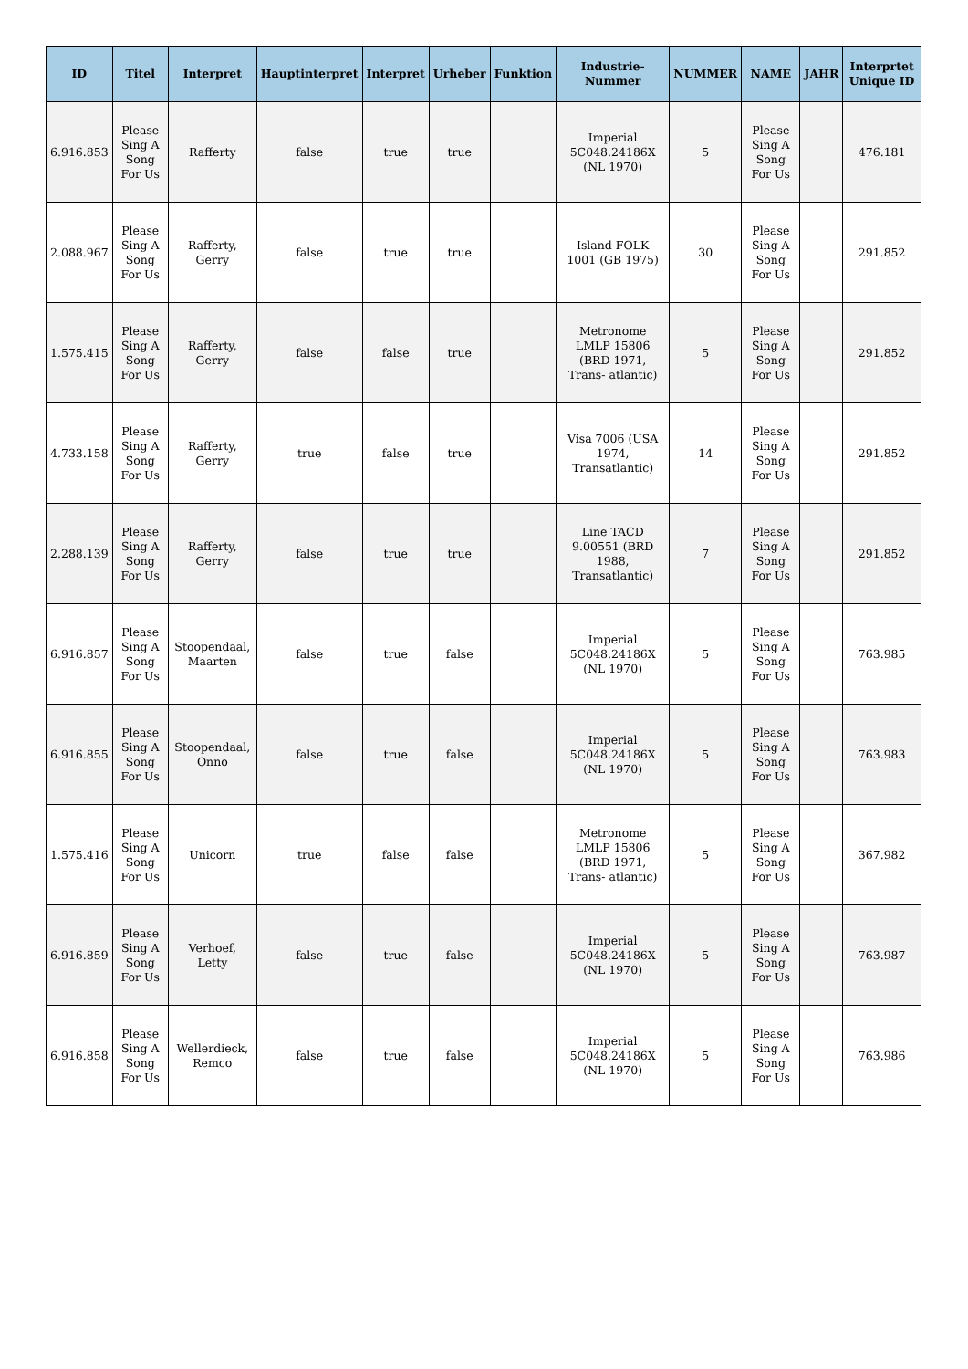| ID | Titel | Interpret | Hauptinterpret | Interpret | Urheber | Funktion | Industrie-Nummer | NUMMER | NAME | JAHR | Interprtet Unique ID |
| --- | --- | --- | --- | --- | --- | --- | --- | --- | --- | --- | --- |
| 6.916.853 | Please Sing A Song For Us | Rafferty | false | true | true | | Imperial 5C048.24186X (NL 1970) | 5 | Please Sing A Song For Us | | 476.181 |
| 2.088.967 | Please Sing A Song For Us | Rafferty, Gerry | false | true | true | | Island FOLK 1001 (GB 1975) | 30 | Please Sing A Song For Us | | 291.852 |
| 1.575.415 | Please Sing A Song For Us | Rafferty, Gerry | false | false | true | | Metronome LMLP 15806 (BRD 1971, Trans- atlantic) | 5 | Please Sing A Song For Us | | 291.852 |
| 4.733.158 | Please Sing A Song For Us | Rafferty, Gerry | true | false | true | | Visa 7006 (USA 1974, Transatlantic) | 14 | Please Sing A Song For Us | | 291.852 |
| 2.288.139 | Please Sing A Song For Us | Rafferty, Gerry | false | true | true | | Line TACD 9.00551 (BRD 1988, Transatlantic) | 7 | Please Sing A Song For Us | | 291.852 |
| 6.916.857 | Please Sing A Song For Us | Stoopendaal, Maarten | false | true | false | | Imperial 5C048.24186X (NL 1970) | 5 | Please Sing A Song For Us | | 763.985 |
| 6.916.855 | Please Sing A Song For Us | Stoopendaal, Onno | false | true | false | | Imperial 5C048.24186X (NL 1970) | 5 | Please Sing A Song For Us | | 763.983 |
| 1.575.416 | Please Sing A Song For Us | Unicorn | true | false | false | | Metronome LMLP 15806 (BRD 1971, Trans- atlantic) | 5 | Please Sing A Song For Us | | 367.982 |
| 6.916.859 | Please Sing A Song For Us | Verhoef, Letty | false | true | false | | Imperial 5C048.24186X (NL 1970) | 5 | Please Sing A Song For Us | | 763.987 |
| 6.916.858 | Please Sing A Song For Us | Wellerdieck, Remco | false | true | false | | Imperial 5C048.24186X (NL 1970) | 5 | Please Sing A Song For Us | | 763.986 |